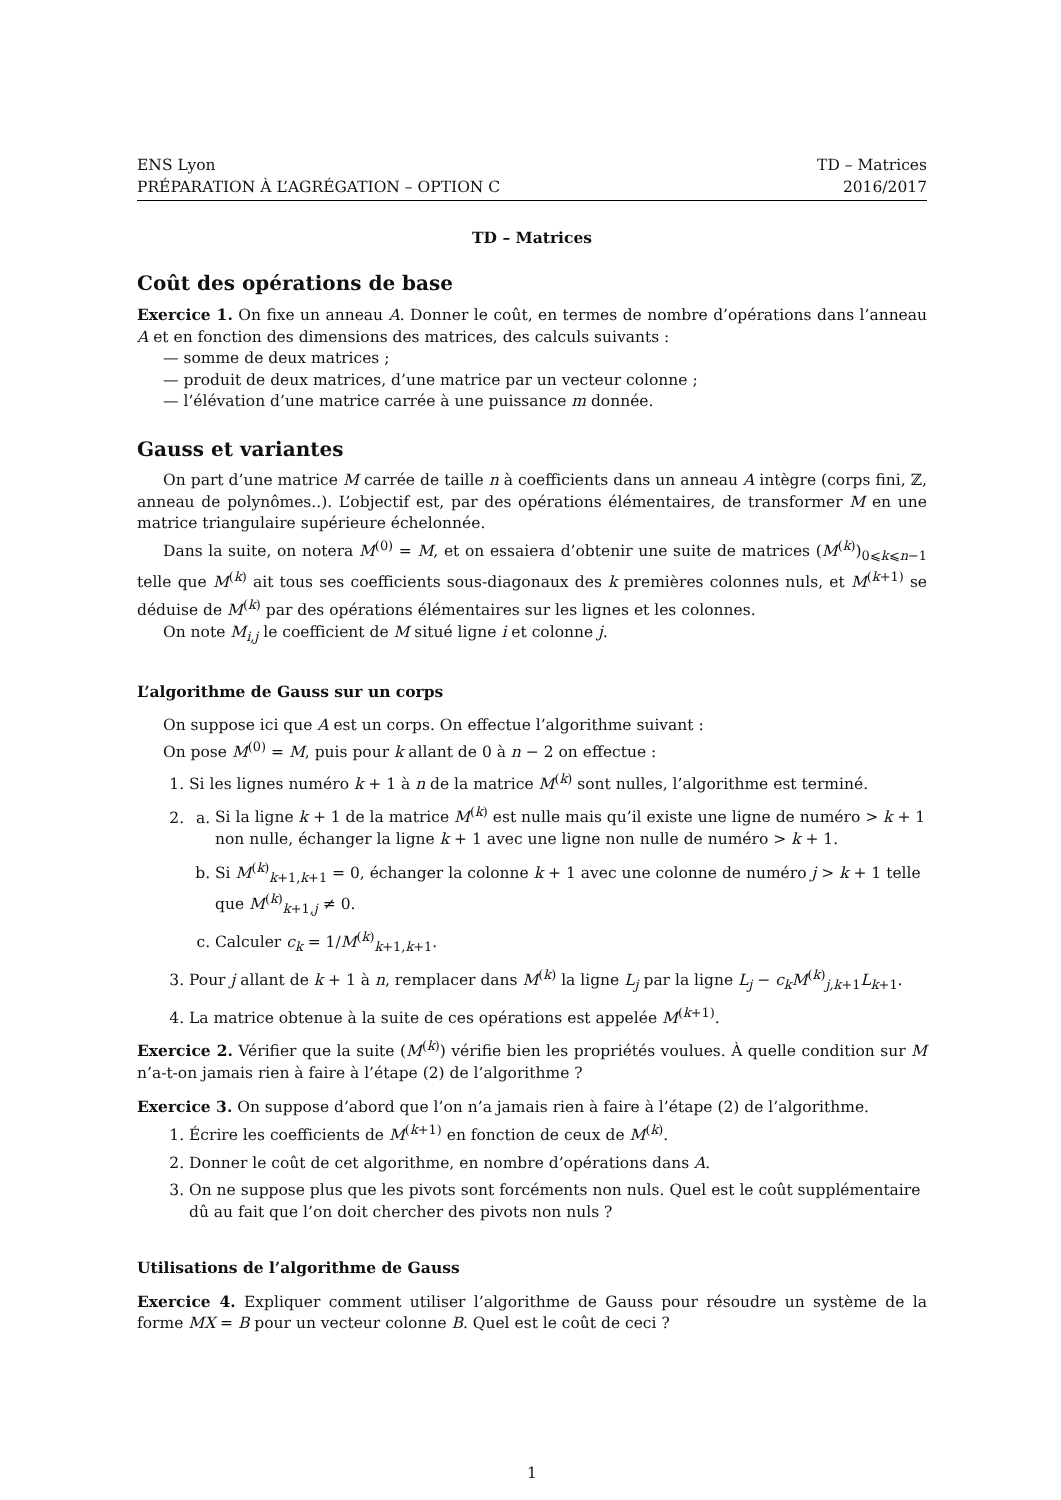ENS Lyon
PRÉPARATION À L’AGRÉGATION – OPTION C
TD – Matrices
2016/2017
TD – Matrices
Coût des opérations de base
Exercice 1. On fixe un anneau A. Donner le coût, en termes de nombre d’opérations dans l’anneau A et en fonction des dimensions des matrices, des calculs suivants :
— somme de deux matrices ;
— produit de deux matrices, d’une matrice par un vecteur colonne ;
— l’élévation d’une matrice carrée à une puissance m donnée.
Gauss et variantes
On part d’une matrice M carrée de taille n à coefficients dans un anneau A intègre (corps fini, ℤ, anneau de polynômes..). L’objectif est, par des opérations élémentaires, de transformer M en une matrice triangulaire supérieure échelonnée.
Dans la suite, on notera M<sup>(0)</sup> = M, et on essaiera d’obtenir une suite de matrices (M<sup>(k)</sup>)<sub>0⩽k⩽n−1</sub> telle que M<sup>(k)</sup> ait tous ses coefficients sous-diagonaux des k premières colonnes nuls, et M<sup>(k+1)</sup> se déduise de M<sup>(k)</sup> par des opérations élémentaires sur les lignes et les colonnes.
On note M<sub>i,j</sub> le coefficient de M situé ligne i et colonne j.
L’algorithme de Gauss sur un corps
On suppose ici que A est un corps. On effectue l’algorithme suivant :
On pose M<sup>(0)</sup> = M, puis pour k allant de 0 à n − 2 on effectue :
1. Si les lignes numéro k + 1 à n de la matrice M<sup>(k)</sup> sont nulles, l’algorithme est terminé.
2.
a. Si la ligne k + 1 de la matrice M<sup>(k)</sup> est nulle mais qu’il existe une ligne de numéro > k + 1 non nulle, échanger la ligne k + 1 avec une ligne non nulle de numéro > k + 1.
b. Si M<sup>(k)</sup><sub>k+1,k+1</sub> = 0, échanger la colonne k + 1 avec une colonne de numéro j > k + 1 telle que M<sup>(k)</sup><sub>k+1,j</sub> ≠ 0.
c. Calculer c<sub>k</sub> = 1/M<sup>(k)</sup><sub>k+1,k+1</sub>.
3. Pour j allant de k + 1 à n, remplacer dans M<sup>(k)</sup> la ligne L<sub>j</sub> par la ligne L<sub>j</sub> − c<sub>k</sub>M<sup>(k)</sup><sub>j,k+1</sub>L<sub>k+1</sub>.
4. La matrice obtenue à la suite de ces opérations est appelée M<sup>(k+1)</sup>.
Exercice 2. Vérifier que la suite (M<sup>(k)</sup>) vérifie bien les propriétés voulues. À quelle condition sur M n’a-t-on jamais rien à faire à l’étape (2) de l’algorithme ?
Exercice 3. On suppose d’abord que l’on n’a jamais rien à faire à l’étape (2) de l’algorithme.
1. Écrire les coefficients de M<sup>(k+1)</sup> en fonction de ceux de M<sup>(k)</sup>.
2. Donner le coût de cet algorithme, en nombre d’opérations dans A.
3. On ne suppose plus que les pivots sont forcéments non nuls. Quel est le coût supplémentaire dû au fait que l’on doit chercher des pivots non nuls ?
Utilisations de l’algorithme de Gauss
Exercice 4. Expliquer comment utiliser l’algorithme de Gauss pour résoudre un système de la forme MX = B pour un vecteur colonne B. Quel est le coût de ceci ?
1